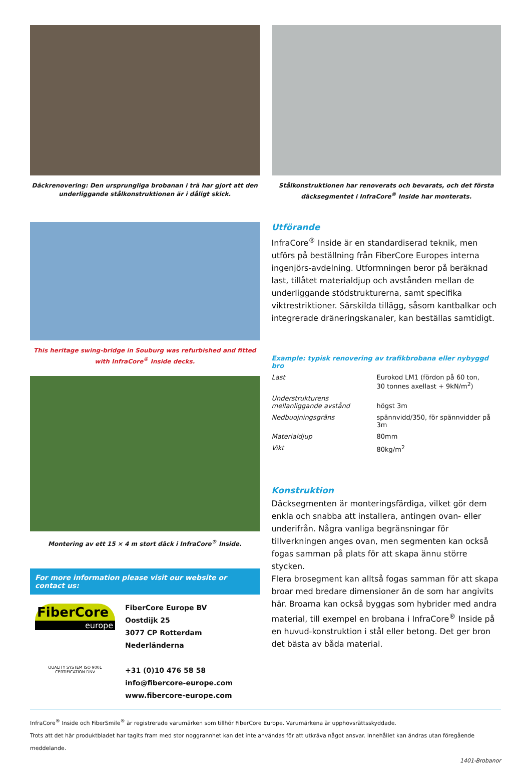Däckrenovering: Den ursprungliga brobanan i trä har gjort att den underliggande stålkonstruktionen är i dåligt skick.
Stålkonstruktionen har renoverats och bevarats, och det första däcksegmentet i InfraCore<sup>®</sup> Inside har monterats.
This heritage swing-bridge in Souburg was refurbished and fitted with InfraCore<sup>®</sup> Inside decks.
Montering av ett 15 × 4 m stort däck i InfraCore<sup>®</sup> Inside.
For more information please visit our website or contact us:
FiberCore
europe
QUALITY SYSTEM ISO 9001 CERTIFICATION DNV
FiberCore Europe BV
Oostdijk 25
3077 CP Rotterdam
Nederländerna
+31 (0)10 476 58 58
info@fibercore-europe.com
www.fibercore-europe.com
Utförande
InfraCore<sup>®</sup> Inside är en standardiserad teknik, men utförs på beställning från FiberCore Europes interna ingenjörs-avdelning. Utformningen beror på beräknad last, tillåtet materialdjup och avstånden mellan de underliggande stödstrukturerna, samt specifika viktrestriktioner. Särskilda tillägg, såsom kantbalkar och integrerade dräneringskanaler, kan beställas samtidigt.
Example: typisk renovering av trafikbrobana eller nybyggd bro
| Last | Eurokod LM1 (fördon på 60 ton, 30 tonnes axellast + 9kN/m<sup>2</sup>) |
| Understrukturens mellanliggande avstånd | högst 3m |
| Nedbuojningsgräns | spännvidd/350, för spännvidder på 3m |
| Materialdjup | 80mm |
| Vikt | 80kg/m<sup>2</sup> |
Konstruktion
Däcksegmenten är monteringsfärdiga, vilket gör dem enkla och snabba att installera, antingen ovan- eller underifrån. Några vanliga begränsningar för tillverkningen anges ovan, men segmenten kan också fogas samman på plats för att skapa ännu större stycken.
Flera brosegment kan alltså fogas samman för att skapa broar med bredare dimensioner än de som har angivits här. Broarna kan också byggas som hybrider med andra material, till exempel en brobana i InfraCore<sup>®</sup> Inside på en huvud-konstruktion i stål eller betong. Det ger bron det bästa av båda material.
InfraCore<sup>®</sup> Inside och FiberSmile<sup>®</sup> är registrerade varumärken som tillhör FiberCore Europe. Varumärkena är upphovsrättsskyddade.
Trots att det här produktbladet har tagits fram med stor noggrannhet kan det inte användas för att utkräva något ansvar. Innehållet kan ändras utan föregående meddelande.
1401-Brobanor